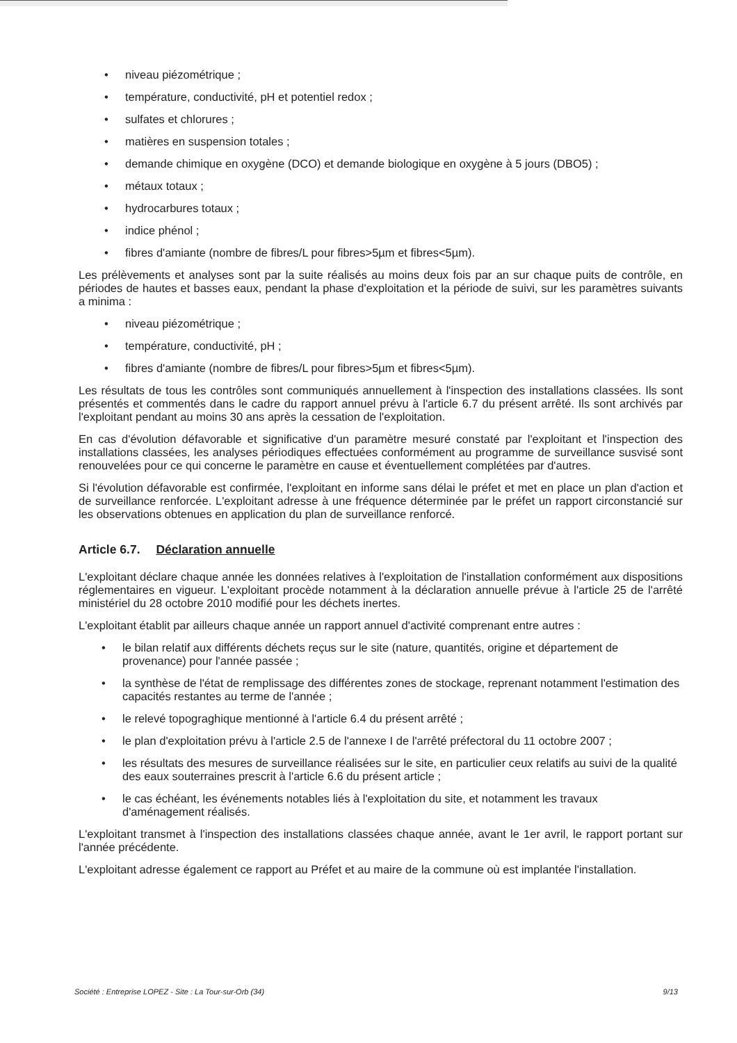• niveau piézométrique ;
• température, conductivité, pH et potentiel redox ;
• sulfates et chlorures ;
• matières en suspension totales ;
• demande chimique en oxygène (DCO) et demande biologique en oxygène à 5 jours (DBO5) ;
• métaux totaux ;
• hydrocarbures totaux ;
• indice phénol ;
• fibres d'amiante (nombre de fibres/L pour fibres>5µm et fibres<5µm).
Les prélèvements et analyses sont par la suite réalisés au moins deux fois par an sur chaque puits de contrôle, en périodes de hautes et basses eaux, pendant la phase d'exploitation et la période de suivi, sur les paramètres suivants a minima :
• niveau piézométrique ;
• température, conductivité, pH ;
• fibres d'amiante (nombre de fibres/L pour fibres>5µm et fibres<5µm).
Les résultats de tous les contrôles sont communiqués annuellement à l'inspection des installations classées. Ils sont présentés et commentés dans le cadre du rapport annuel prévu à l'article 6.7 du présent arrêté. Ils sont archivés par l'exploitant pendant au moins 30 ans après la cessation de l'exploitation.
En cas d'évolution défavorable et significative d'un paramètre mesuré constaté par l'exploitant et l'inspection des installations classées, les analyses périodiques effectuées conformément au programme de surveillance susvisé sont renouvelées pour ce qui concerne le paramètre en cause et éventuellement complétées par d'autres.
Si l'évolution défavorable est confirmée, l'exploitant en informe sans délai le préfet et met en place un plan d'action et de surveillance renforcée. L'exploitant adresse à une fréquence déterminée par le préfet un rapport circonstancié sur les observations obtenues en application du plan de surveillance renforcé.
Article 6.7. Déclaration annuelle
L'exploitant déclare chaque année les données relatives à l'exploitation de l'installation conformément aux dispositions réglementaires en vigueur. L'exploitant procède notamment à la déclaration annuelle prévue à l'article 25 de l'arrêté ministériel du 28 octobre 2010 modifié pour les déchets inertes.
L'exploitant établit par ailleurs chaque année un rapport annuel d'activité comprenant entre autres :
• le bilan relatif aux différents déchets reçus sur le site (nature, quantités, origine et département de provenance) pour l'année passée ;
• la synthèse de l'état de remplissage des différentes zones de stockage, reprenant notamment l'estimation des capacités restantes au terme de l'année ;
• le relevé topograghique mentionné à l'article 6.4 du présent arrêté ;
• le plan d'exploitation prévu à l'article 2.5 de l'annexe I de l'arrêté préfectoral du 11 octobre 2007 ;
• les résultats des mesures de surveillance réalisées sur le site, en particulier ceux relatifs au suivi de la qualité des eaux souterraines prescrit à l'article 6.6 du présent article ;
• le cas échéant, les événements notables liés à l'exploitation du site, et notamment les travaux d'aménagement réalisés.
L'exploitant transmet à l'inspection des installations classées chaque année, avant le 1er avril, le rapport portant sur l'année précédente.
L'exploitant adresse également ce rapport au Préfet et au maire de la commune où est implantée l'installation.
Société : Entreprise LOPEZ - Site : La Tour-sur-Orb (34) 9/13